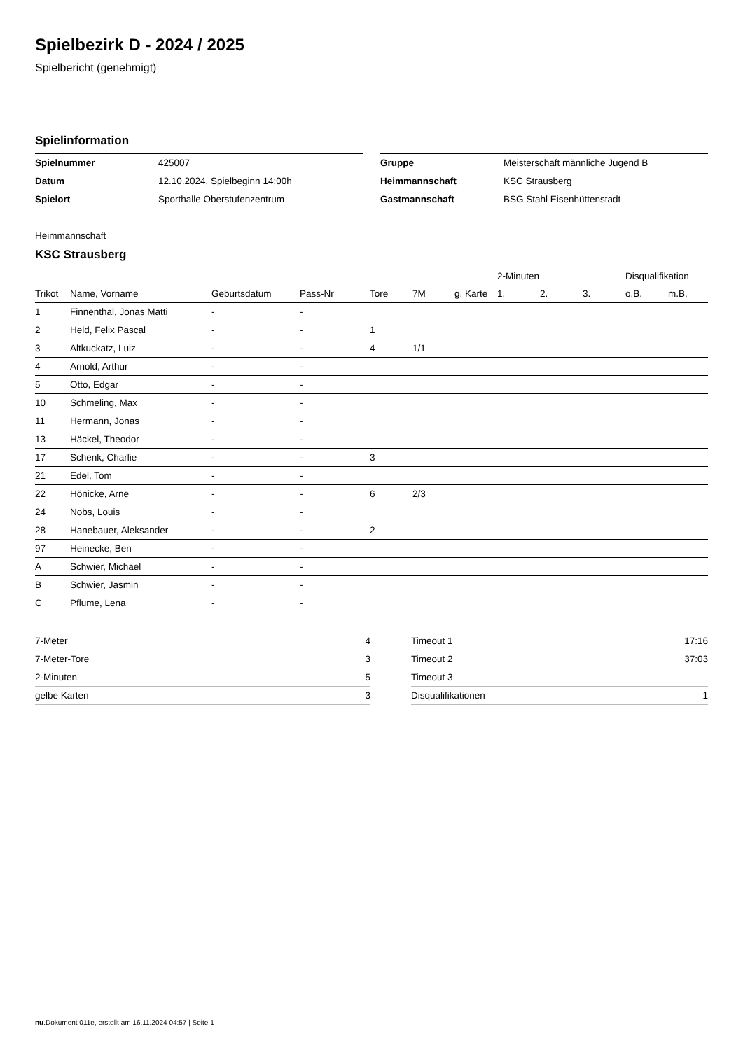Spielbezirk D - 2024 / 2025
Spielbericht (genehmigt)
Spielinformation
| Spielnummer | 425007 |
| Datum | 12.10.2024, Spielbeginn 14:00h |
| Spielort | Sporthalle Oberstufenzentrum |
| Gruppe | Meisterschaft männliche Jugend B |
| Heimmannschaft | KSC Strausberg |
| Gastmannschaft | BSG Stahl Eisenhüttenstadt |
Heimmannschaft
KSC Strausberg
| | | | | | | | 2-Minuten | | | Disqualifikation | |
| --- | --- | --- | --- | --- | --- | --- | --- | --- | --- | --- | --- |
| Trikot | Name, Vorname | Geburtsdatum | Pass-Nr | Tore | 7M | g. Karte | 1. | 2. | 3. | o.B. | m.B. |
| 1 | Finnenthal, Jonas Matti | - | - | | | | | | | | |
| 2 | Held, Felix Pascal | - | - | 1 | | | | | | | |
| 3 | Altkuckatz, Luiz | - | - | 4 | 1/1 | | | | | | |
| 4 | Arnold, Arthur | - | - | | | | | | | | |
| 5 | Otto, Edgar | - | - | | | | | | | | |
| 10 | Schmeling, Max | - | - | | | | | | | | |
| 11 | Hermann, Jonas | - | - | | | | | | | | |
| 13 | Häckel, Theodor | - | - | | | | | | | | |
| 17 | Schenk, Charlie | - | - | 3 | | | | | | | |
| 21 | Edel, Tom | - | - | | | | | | | | |
| 22 | Hönicke, Arne | - | - | 6 | 2/3 | | | | | | |
| 24 | Nobs, Louis | - | - | | | | | | | | |
| 28 | Hanebauer, Aleksander | - | - | 2 | | | | | | | |
| 97 | Heinecke, Ben | - | - | | | | | | | | |
| A | Schwier, Michael | - | - | | | | | | | | |
| B | Schwier, Jasmin | - | - | | | | | | | | |
| C | Pflume, Lena | - | - | | | | | | | | |
| 7-Meter | 4 |
| 7-Meter-Tore | 3 |
| 2-Minuten | 5 |
| gelbe Karten | 3 |
| Timeout 1 | 17:16 |
| Timeout 2 | 37:03 |
| Timeout 3 | |
| Disqualifikationen | 1 |
nu.Dokument 011e, erstellt am 16.11.2024 04:57 | Seite 1